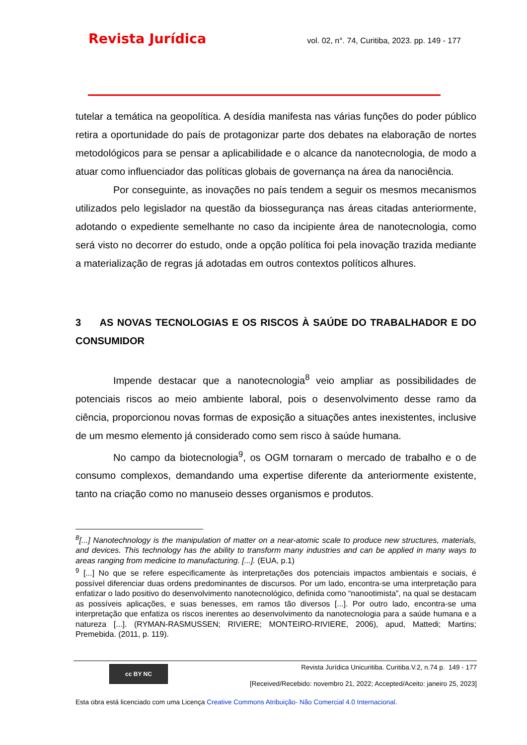Revista Jurídica vol. 02, n°. 74, Curitiba, 2023. pp. 149 - 177
tutelar a temática na geopolítica. A desídia manifesta nas várias funções do poder público retira a oportunidade do país de protagonizar parte dos debates na elaboração de nortes metodológicos para se pensar a aplicabilidade e o alcance da nanotecnologia, de modo a atuar como influenciador das políticas globais de governança na área da nanociência.
Por conseguinte, as inovações no país tendem a seguir os mesmos mecanismos utilizados pelo legislador na questão da biossegurança nas áreas citadas anteriormente, adotando o expediente semelhante no caso da incipiente área de nanotecnologia, como será visto no decorrer do estudo, onde a opção política foi pela inovação trazida mediante a materialização de regras já adotadas em outros contextos políticos alhures.
3 AS NOVAS TECNOLOGIAS E OS RISCOS À SAÚDE DO TRABALHADOR E DO CONSUMIDOR
Impende destacar que a nanotecnologia<sup>8</sup> veio ampliar as possibilidades de potenciais riscos ao meio ambiente laboral, pois o desenvolvimento desse ramo da ciência, proporcionou novas formas de exposição a situações antes inexistentes, inclusive de um mesmo elemento já considerado como sem risco à saúde humana.
No campo da biotecnologia<sup>9</sup>, os OGM tornaram o mercado de trabalho e o de consumo complexos, demandando uma expertise diferente da anteriormente existente, tanto na criação como no manuseio desses organismos e produtos.
<sup>8</sup> [...] Nanotechnology is the manipulation of matter on a near-atomic scale to produce new structures, materials, and devices. This technology has the ability to transform many industries and can be applied in many ways to areas ranging from medicine to manufacturing. [...]. (EUA, p.1)
<sup>9</sup> [...] No que se refere especificamente às interpretações dos potenciais impactos ambientais e sociais, é possível diferenciar duas ordens predominantes de discursos. Por um lado, encontra-se uma interpretação para enfatizar o lado positivo do desenvolvimento nanotecnológico, definida como “nanootimista”, na qual se destacam as possíveis aplicações, e suas benesses, em ramos tão diversos [...]. Por outro lado, encontra-se uma interpretação que enfatiza os riscos inerentes ao desenvolvimento da nanotecnologia para a saúde humana e a natureza [...]. (RYMAN-RASMUSSEN; RIVIERE; MONTEIRO-RIVIERE, 2006), apud, Mattedi; Martins; Premebida. (2011, p. 119).
cc BY NC
Revista Jurídica Unicuritiba. Curitiba.V.2, n.74 p. 149 - 177
[Received/Recebido: novembro 21, 2022; Accepted/Aceito: janeiro 25, 2023]
Esta obra está licenciado com uma Licença Creative Commons Atribuição- Não Comercial 4.0 Internacional.